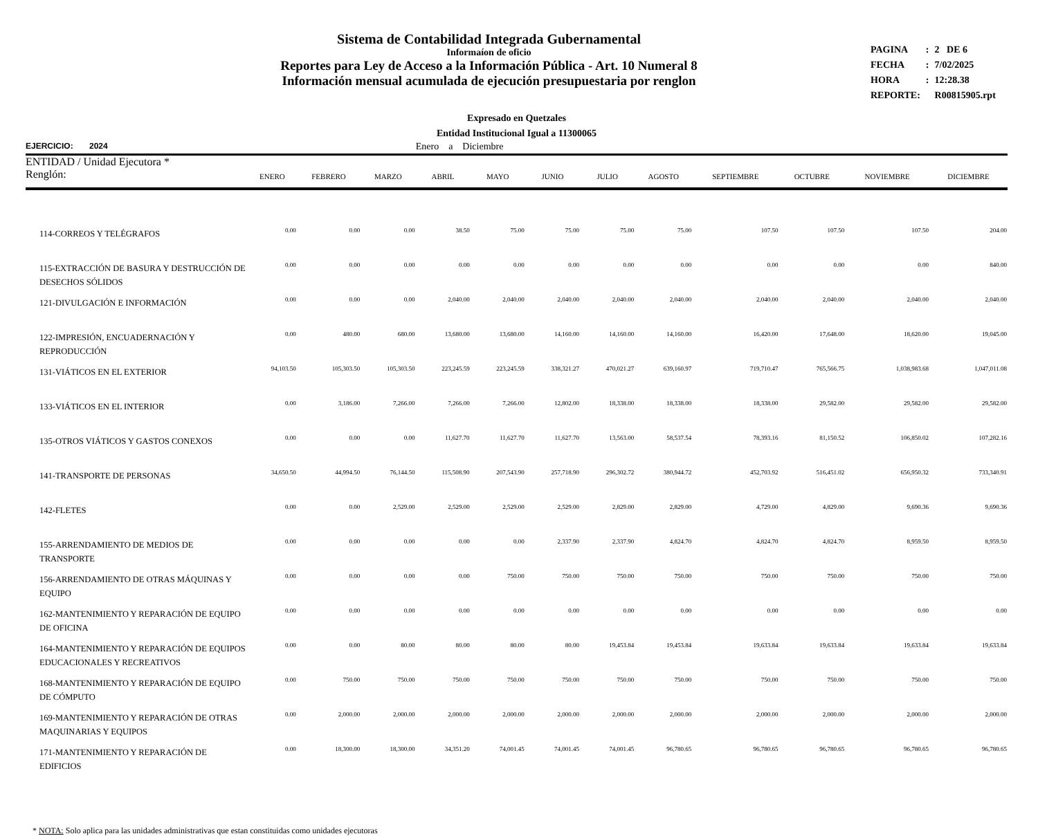Sistema de Contabilidad Integrada Gubernamental
Informaíon de oficio
Reportes para Ley de Acceso a la Información Pública - Art. 10 Numeral 8
Información mensual acumulada de ejecución presupuestaria por renglon
| PAGINA | : | 2 DE 6 |
| FECHA | : | 7/02/2025 |
| HORA | : | 12:28.38 |
| REPORTE: | | R00815905.rpt |
Expresado en Quetzales
Entidad Institucional Igual a 11300065
EJERCICIO: 2024 Enero a Diciembre
| ENTIDAD / Unidad Ejecutora * Renglón: | ENERO | FEBRERO | MARZO | ABRIL | MAYO | JUNIO | JULIO | AGOSTO | SEPTIEMBRE | OCTUBRE | NOVIEMBRE | DICIEMBRE |
| --- | --- | --- | --- | --- | --- | --- | --- | --- | --- | --- | --- | --- |
| 114-CORREOS Y TELÉGRAFOS | 0.00 | 0.00 | 0.00 | 38.50 | 75.00 | 75.00 | 75.00 | 75.00 | 107.50 | 107.50 | 107.50 | 204.00 |
| 115-EXTRACCIÓN DE BASURA Y DESTRUCCIÓN DE DESECHOS SÓLIDOS | 0.00 | 0.00 | 0.00 | 0.00 | 0.00 | 0.00 | 0.00 | 0.00 | 0.00 | 0.00 | 0.00 | 840.00 |
| 121-DIVULGACIÓN E INFORMACIÓN | 0.00 | 0.00 | 0.00 | 2,040.00 | 2,040.00 | 2,040.00 | 2,040.00 | 2,040.00 | 2,040.00 | 2,040.00 | 2,040.00 | 2,040.00 |
| 122-IMPRESIÓN, ENCUADERNACIÓN Y REPRODUCCIÓN | 0.00 | 480.00 | 680.00 | 13,680.00 | 13,680.00 | 14,160.00 | 14,160.00 | 14,160.00 | 16,420.00 | 17,648.00 | 18,620.00 | 19,045.00 |
| 131-VIÁTICOS EN EL EXTERIOR | 94,103.50 | 105,303.50 | 105,303.50 | 223,245.59 | 223,245.59 | 338,321.27 | 470,021.27 | 639,160.97 | 719,710.47 | 765,566.75 | 1,038,983.68 | 1,047,011.08 |
| 133-VIÁTICOS EN EL INTERIOR | 0.00 | 3,186.00 | 7,266.00 | 7,266.00 | 7,266.00 | 12,802.00 | 18,338.00 | 18,338.00 | 18,338.00 | 29,582.00 | 29,582.00 | 29,582.00 |
| 135-OTROS VIÁTICOS Y GASTOS CONEXOS | 0.00 | 0.00 | 0.00 | 11,627.70 | 11,627.70 | 11,627.70 | 13,563.00 | 58,537.54 | 78,393.16 | 81,150.52 | 106,850.02 | 107,282.16 |
| 141-TRANSPORTE DE PERSONAS | 34,650.50 | 44,994.50 | 76,144.50 | 115,508.90 | 207,543.90 | 257,718.90 | 296,302.72 | 380,944.72 | 452,703.92 | 516,451.02 | 656,950.32 | 733,340.91 |
| 142-FLETES | 0.00 | 0.00 | 2,529.00 | 2,529.00 | 2,529.00 | 2,529.00 | 2,829.00 | 2,829.00 | 4,729.00 | 4,829.00 | 9,690.36 | 9,690.36 |
| 155-ARRENDAMIENTO DE MEDIOS DE TRANSPORTE | 0.00 | 0.00 | 0.00 | 0.00 | 0.00 | 2,337.90 | 2,337.90 | 4,824.70 | 4,824.70 | 4,824.70 | 8,959.50 | 8,959.50 |
| 156-ARRENDAMIENTO DE OTRAS MÁQUINAS Y EQUIPO | 0.00 | 0.00 | 0.00 | 0.00 | 750.00 | 750.00 | 750.00 | 750.00 | 750.00 | 750.00 | 750.00 | 750.00 |
| 162-MANTENIMIENTO Y REPARACIÓN DE EQUIPO DE OFICINA | 0.00 | 0.00 | 0.00 | 0.00 | 0.00 | 0.00 | 0.00 | 0.00 | 0.00 | 0.00 | 0.00 | 0.00 |
| 164-MANTENIMIENTO Y REPARACIÓN DE EQUIPOS EDUCACIONALES Y RECREATIVOS | 0.00 | 0.00 | 80.00 | 80.00 | 80.00 | 80.00 | 19,453.84 | 19,453.84 | 19,633.84 | 19,633.84 | 19,633.84 | 19,633.84 |
| 168-MANTENIMIENTO Y REPARACIÓN DE EQUIPO DE CÓMPUTO | 0.00 | 750.00 | 750.00 | 750.00 | 750.00 | 750.00 | 750.00 | 750.00 | 750.00 | 750.00 | 750.00 | 750.00 |
| 169-MANTENIMIENTO Y REPARACIÓN DE OTRAS MAQUINARIAS Y EQUIPOS | 0.00 | 2,000.00 | 2,000.00 | 2,000.00 | 2,000.00 | 2,000.00 | 2,000.00 | 2,000.00 | 2,000.00 | 2,000.00 | 2,000.00 | 2,000.00 |
| 171-MANTENIMIENTO Y REPARACIÓN DE EDIFICIOS | 0.00 | 18,300.00 | 18,300.00 | 34,351.20 | 74,001.45 | 74,001.45 | 74,001.45 | 96,780.65 | 96,780.65 | 96,780.65 | 96,780.65 | 96,780.65 |
* NOTA: Solo aplica para las unidades administrativas que estan constituidas como unidades ejecutoras